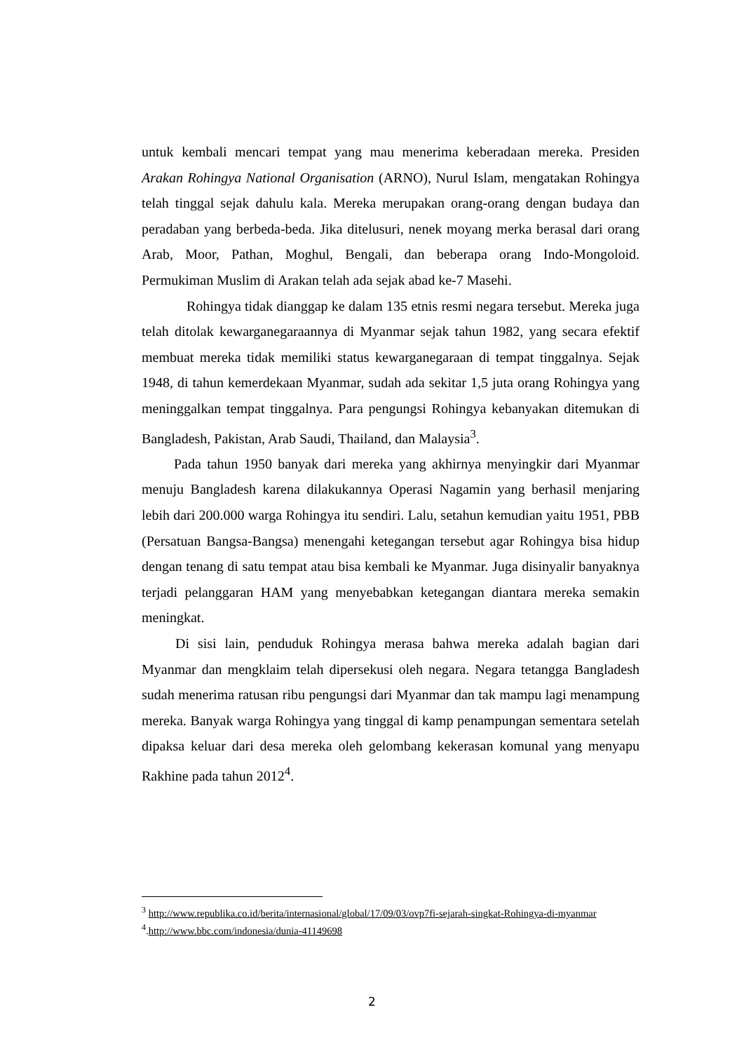untuk kembali mencari tempat yang mau menerima keberadaan mereka. Presiden Arakan Rohingya National Organisation (ARNO), Nurul Islam, mengatakan Rohingya telah tinggal sejak dahulu kala. Mereka merupakan orang-orang dengan budaya dan peradaban yang berbeda-beda. Jika ditelusuri, nenek moyang merka berasal dari orang Arab, Moor, Pathan, Moghul, Bengali, dan beberapa orang Indo-Mongoloid. Permukiman Muslim di Arakan telah ada sejak abad ke-7 Masehi.
Rohingya tidak dianggap ke dalam 135 etnis resmi negara tersebut. Mereka juga telah ditolak kewarganegaraannya di Myanmar sejak tahun 1982, yang secara efektif membuat mereka tidak memiliki status kewarganegaraan di tempat tinggalnya. Sejak 1948, di tahun kemerdekaan Myanmar, sudah ada sekitar 1,5 juta orang Rohingya yang meninggalkan tempat tinggalnya. Para pengungsi Rohingya kebanyakan ditemukan di Bangladesh, Pakistan, Arab Saudi, Thailand, dan Malaysia<sup>3</sup>.
Pada tahun 1950 banyak dari mereka yang akhirnya menyingkir dari Myanmar menuju Bangladesh karena dilakukannya Operasi Nagamin yang berhasil menjaring lebih dari 200.000 warga Rohingya itu sendiri. Lalu, setahun kemudian yaitu 1951, PBB (Persatuan Bangsa-Bangsa) menengahi ketegangan tersebut agar Rohingya bisa hidup dengan tenang di satu tempat atau bisa kembali ke Myanmar. Juga disinyalir banyaknya terjadi pelanggaran HAM yang menyebabkan ketegangan diantara mereka semakin meningkat.
Di sisi lain, penduduk Rohingya merasa bahwa mereka adalah bagian dari Myanmar dan mengklaim telah dipersekusi oleh negara. Negara tetangga Bangladesh sudah menerima ratusan ribu pengungsi dari Myanmar dan tak mampu lagi menampung mereka. Banyak warga Rohingya yang tinggal di kamp penampungan sementara setelah dipaksa keluar dari desa mereka oleh gelombang kekerasan komunal yang menyapu Rakhine pada tahun 2012<sup>4</sup>.
<sup>3</sup> http://www.republika.co.id/berita/internasional/global/17/09/03/ovp7fi-sejarah-singkat-Rohingya-di-myanmar
<sup>4</sup>.http://www.bbc.com/indonesia/dunia-41149698
2